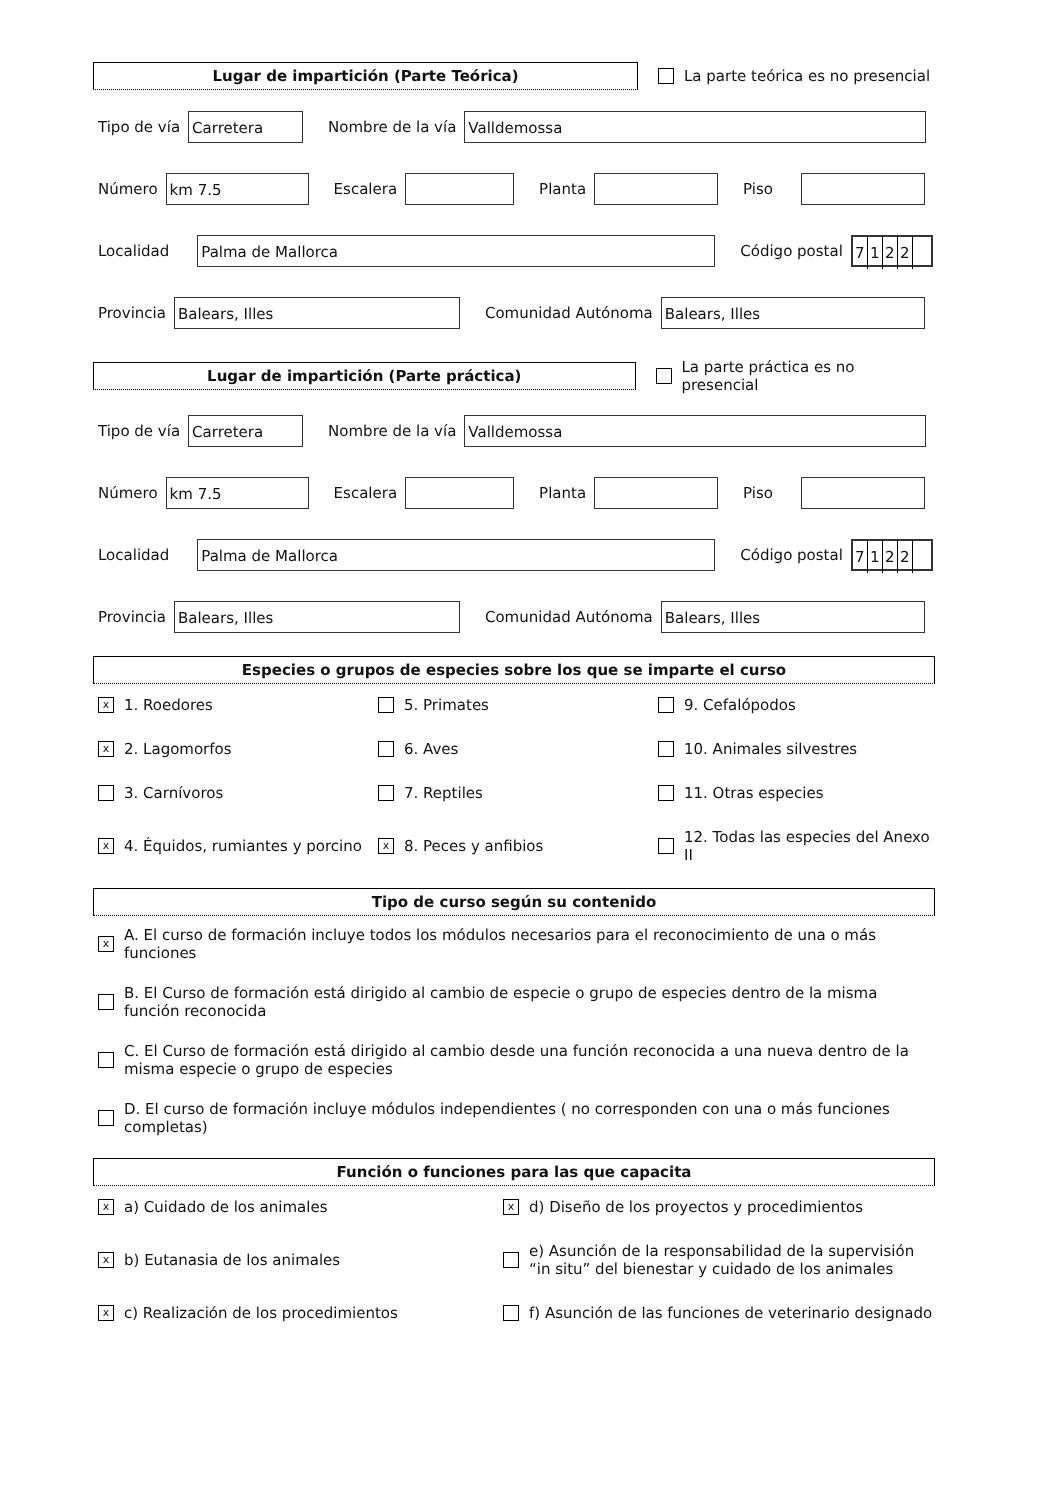Lugar de impartición (Parte Teórica)
La parte teórica es no presencial
Tipo de vía
Carretera
Nombre de la vía
Valldemossa
Número
km 7.5
Escalera Planta Piso
Localidad
Palma de Mallorca
Código postal
7122
Provincia
Balears, Illes
Comunidad Autónoma
Balears, Illes
Lugar de impartición (Parte práctica)
La parte práctica es no presencial
Tipo de vía
Carretera
Nombre de la vía
Valldemossa
Número
km 7.5
Escalera Planta Piso
Localidad
Palma de Mallorca
Código postal
7122
Provincia
Balears, Illes
Comunidad Autónoma
Balears, Illes
Especies o grupos de especies sobre los que se imparte el curso
x 1. Roedores
5. Primates
9. Cefalópodos
x 2. Lagomorfos
6. Aves
10. Animales silvestres
3. Carnívoros
7. Reptiles
11. Otras especies
x 4. Équidos, rumiantes y porcino
x 8. Peces y anfibios
12. Todas las especies del Anexo II
Tipo de curso según su contenido
x A. El curso de formación incluye todos los módulos necesarios para el reconocimiento de una o más funciones
B. El Curso de formación está dirigido al cambio de especie o grupo de especies dentro de la misma función reconocida
C. El Curso de formación está dirigido al cambio desde una función reconocida a una nueva dentro de la misma especie o grupo de especies
D. El curso de formación incluye módulos independientes ( no corresponden con una o más funciones completas)
Función o funciones para las que capacita
xa) Cuidado de los animales
xd) Diseño de los proyectos y procedimientos
xb) Eutanasia de los animales
e) Asunción de la responsabilidad de la supervisión “in situ” del bienestar y cuidado de los animales
xc) Realización de los procedimientos
f) Asunción de las funciones de veterinario designado